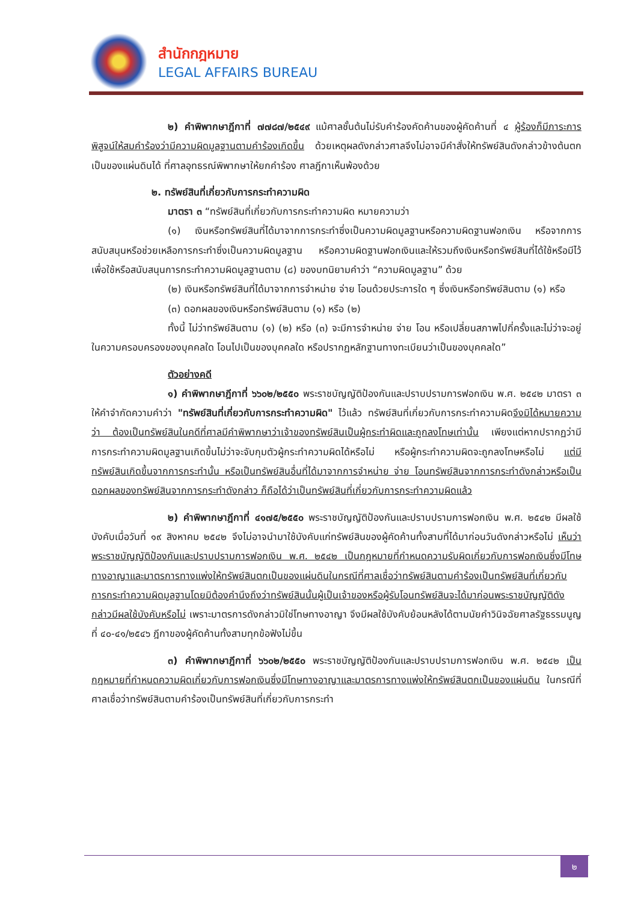สำนักกฎหมาย
LEGAL AFFAIRS BUREAU
๒) คำพิพากษาฎีกาที่ ๗๗๘๗/๒๕๔๙ แม้ศาลชั้นต้นไม่รับคำร้องคัดค้านของผู้คัดค้านที่ ๔ ผู้ร้องก็มีภาระการพิสูจน์ให้สมคำร้องว่ามีความผิดมูลฐานตามคำร้องเกิดขึ้น ด้วยเหตุผลดังกล่าวศาลจึงไม่อาจมีคำสั่งให้ทรัพย์สินดังกล่าวข้างต้นตกเป็นของแผ่นดินได้ ที่ศาลอุทธรณ์พิพากษาให้ยกคำร้อง ศาลฎีกาเห็นพ้องด้วย
๒. ทรัพย์สินที่เกี่ยวกับการกระทำความผิด
มาตรา ๓ “ทรัพย์สินที่เกี่ยวกับการกระทำความผิด หมายความว่า
(๑) เงินหรือทรัพย์สินที่ได้มาจากการกระทำซึ่งเป็นความผิดมูลฐานหรือความผิดฐานฟอกเงิน หรือจากการสนับสนุนหรือช่วยเหลือการกระทำซึ่งเป็นความผิดมูลฐาน หรือความผิดฐานฟอกเงินและให้รวมถึงเงินหรือทรัพย์สินที่ได้ใช้หรือมีไว้เพื่อใช้หรือสนับสนุนการกระทำความผิดมูลฐานตาม (๘) ของบทนิยามคำว่า “ความผิดมูลฐาน” ด้วย
(๒) เงินหรือทรัพย์สินที่ได้มาจากการจำหน่าย จ่าย โอนด้วยประการใด ๆ ซึ่งเงินหรือทรัพย์สินตาม (๑) หรือ
(๓) ดอกผลของเงินหรือทรัพย์สินตาม (๑) หรือ (๒)
ทั้งนี้ ไม่ว่าทรัพย์สินตาม (๑) (๒) หรือ (๓) จะมีการจำหน่าย จ่าย โอน หรือเปลี่ยนสภาพไปกี่ครั้งและไม่ว่าจะอยู่ในความครอบครองของบุคคลใด โอนไปเป็นของบุคคลใด หรือปรากฏหลักฐานทางทะเบียนว่าเป็นของบุคคลใด”
ตัวอย่างคดี
๑) คำพิพากษาฎีกาที่ ๖๖๐๒/๒๕๕๐ พระราชบัญญัติป้องกันและปราบปรามการฟอกเงิน พ.ศ. ๒๕๔๒ มาตรา ๓ ให้คำจำกัดความคำว่า "ทรัพย์สินที่เกี่ยวกับการกระทำความผิด" ไว้แล้ว ทรัพย์สินที่เกี่ยวกับการกระทำความผิดจึงมิได้หมายความว่า ต้องเป็นทรัพย์สินในคดีที่ศาลมีคำพิพากษาว่าเจ้าของทรัพย์สินเป็นผู้กระทำผิดและถูกลงโทษเท่านั้น เพียงแต่หากปรากฏว่ามีการกระทำความผิดมูลฐานเกิดขึ้นไม่ว่าจะจับกุมตัวผู้กระทำความผิดได้หรือไม่ หรือผู้กระทำความผิดจะถูกลงโทษหรือไม่ แต่มีทรัพย์สินเกิดขึ้นจากการกระทำนั้น หรือเป็นทรัพย์สินอื่นที่ได้มาจากการจำหน่าย จ่าย โอนทรัพย์สินจากการกระทำดังกล่าวหรือเป็นดอกผลของทรัพย์สินจากการกระทำดังกล่าว ก็ถือได้ว่าเป็นทรัพย์สินที่เกี่ยวกับการกระทำความผิดแล้ว
๒) คำพิพากษาฎีกาที่ ๔๑๗๕/๒๕๕๐ พระราชบัญญัติป้องกันและปราบปรามการฟอกเงิน พ.ศ. ๒๕๔๒ มีผลใช้บังคับเมื่อวันที่ ๑๙ สิงหาคม ๒๕๔๒ จึงไม่อาจนำมาใช้บังคับแก่ทรัพย์สินของผู้คัดค้านทั้งสามที่ได้มาก่อนวันดังกล่าวหรือไม่ เห็นว่าพระราชบัญญัติป้องกันและปราบปรามการฟอกเงิน พ.ศ. ๒๕๔๒ เป็นกฎหมายที่กำหนดความรับผิดเกี่ยวกับการฟอกเงินซึ่งมีโทษทางอาญาและมาตรการทางแพ่งให้ทรัพย์สินตกเป็นของแผ่นดินในกรณีที่ศาลเชื่อว่าทรัพย์สินตามคำร้องเป็นทรัพย์สินที่เกี่ยวกับการกระทำความผิดมูลฐานโดยมิต้องคำนึงถึงว่าทรัพย์สินนั้นผู้เป็นเจ้าของหรือผู้รับโอนทรัพย์สินจะได้มาก่อนพระราชบัญญัติดังกล่าวมีผลใช้บังคับหรือไม่ เพราะมาตรการดังกล่าวมิใช่โทษทางอาญา จึงมีผลใช้บังคับย้อนหลังได้ตามนัยคำวินิจฉัยศาลรัฐธรรมนูญที่ ๔๐-๔๑/๒๕๔๖ ฎีกาของผู้คัดค้านทั้งสามทุกข้อฟังไม่ขึ้น
๓) คำพิพากษาฎีกาที่ ๖๖๐๒/๒๕๕๐ พระราชบัญญัติป้องกันและปราบปรามการฟอกเงิน พ.ศ. ๒๕๔๒ เป็นกฎหมายที่กำหนดความผิดเกี่ยวกับการฟอกเงินซึ่งมีโทษทางอาญาและมาตรการทางแพ่งให้ทรัพย์สินตกเป็นของแผ่นดิน ในกรณีที่ศาลเชื่อว่าทรัพย์สินตามคำร้องเป็นทรัพย์สินที่เกี่ยวกับการกระทำ
๒